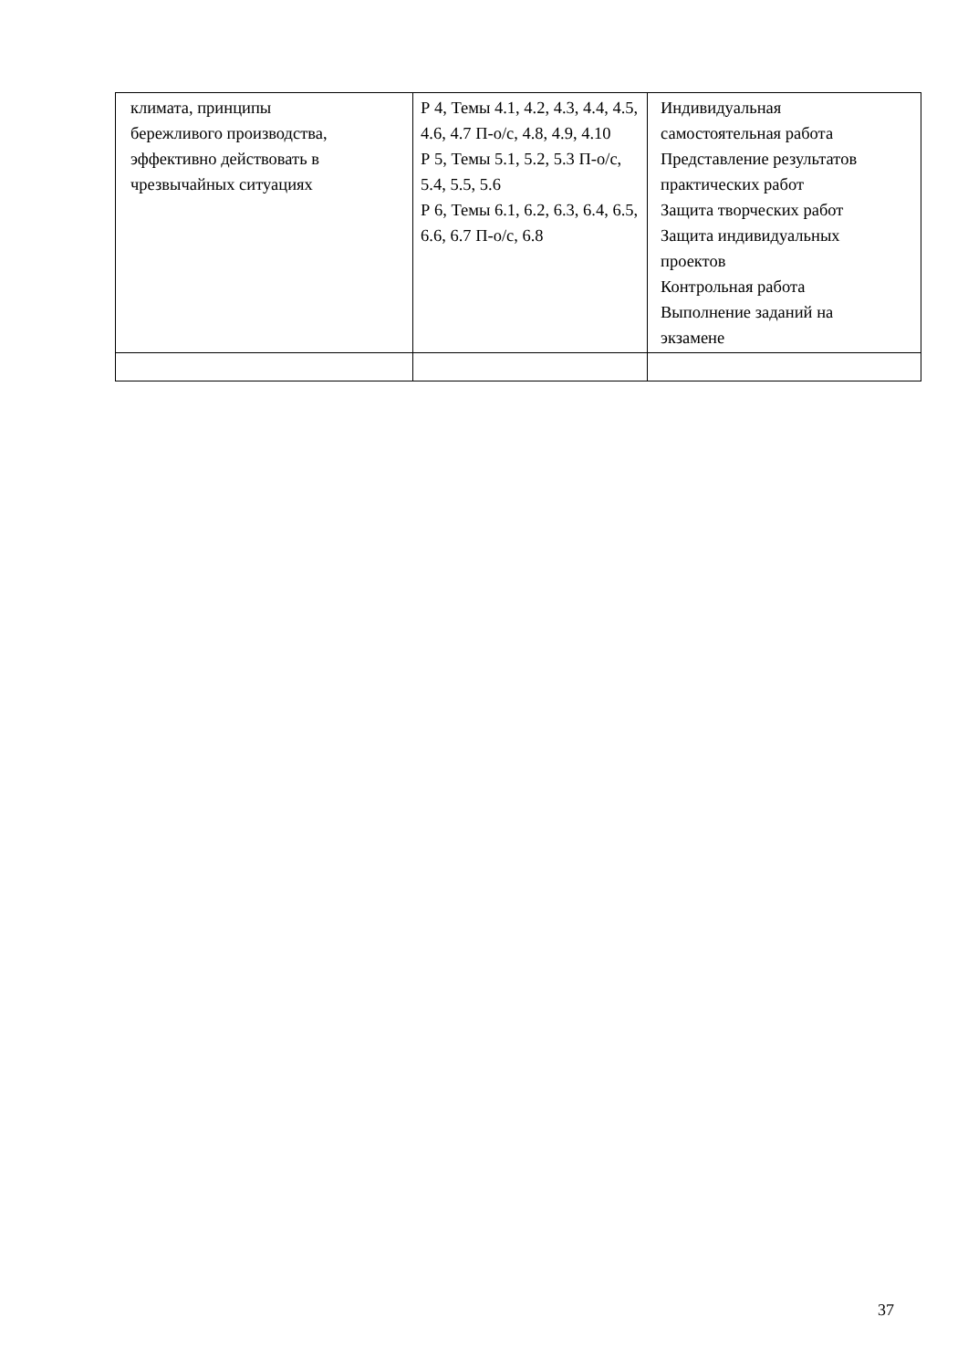| климата, принципы бережливого производства, эффективно действовать в чрезвычайных ситуациях | Р 4, Темы 4.1, 4.2, 4.3, 4.4, 4.5, 4.6, 4.7 П-о/с, 4.8, 4.9, 4.10 Р 5, Темы 5.1, 5.2, 5.3 П-о/с, 5.4, 5.5, 5.6 Р 6, Темы 6.1, 6.2, 6.3, 6.4, 6.5, 6.6, 6.7 П-о/с, 6.8 | Индивидуальная самостоятельная работа Представление результатов практических работ Защита творческих работ Защита индивидуальных проектов Контрольная работа Выполнение заданий на экзамене |
37